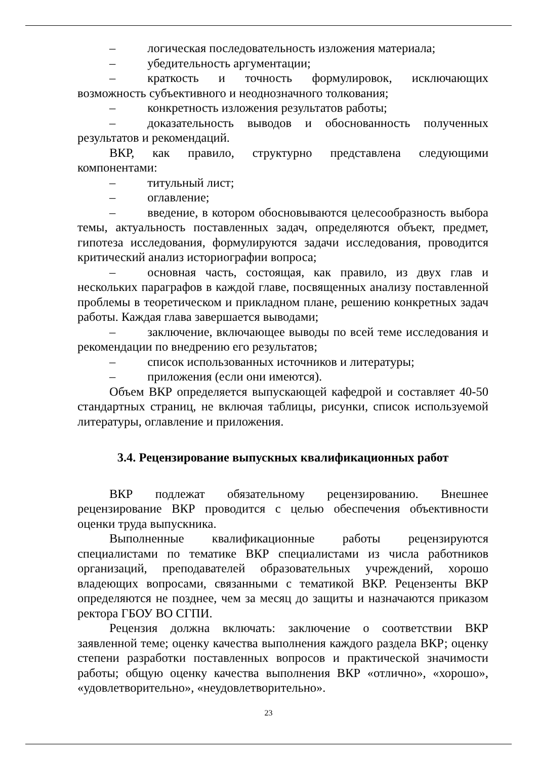– логическая последовательность изложения материала;
– убедительность аргументации;
– краткость и точность формулировок, исключающих возможность субъективного и неоднозначного толкования;
– конкретность изложения результатов работы;
– доказательность выводов и обоснованность полученных результатов и рекомендаций.
ВКР, как правило, структурно представлена следующими компонентами:
– титульный лист;
– оглавление;
– введение, в котором обосновываются целесообразность выбора темы, актуальность поставленных задач, определяются объект, предмет, гипотеза исследования, формулируются задачи исследования, проводится критический анализ историографии вопроса;
– основная часть, состоящая, как правило, из двух глав и нескольких параграфов в каждой главе, посвященных анализу поставленной проблемы в теоретическом и прикладном плане, решению конкретных задач работы. Каждая глава завершается выводами;
– заключение, включающее выводы по всей теме исследования и рекомендации по внедрению его результатов;
– список использованных источников и литературы;
– приложения (если они имеются).
Объем ВКР определяется выпускающей кафедрой и составляет 40-50 стандартных страниц, не включая таблицы, рисунки, список используемой литературы, оглавление и приложения.
3.4. Рецензирование выпускных квалификационных работ
ВКР подлежат обязательному рецензированию. Внешнее рецензирование ВКР проводится с целью обеспечения объективности оценки труда выпускника.
Выполненные квалификационные работы рецензируются специалистами по тематике ВКР специалистами из числа работников организаций, преподавателей образовательных учреждений, хорошо владеющих вопросами, связанными с тематикой ВКР. Рецензенты ВКР определяются не позднее, чем за месяц до защиты и назначаются приказом ректора ГБОУ ВО СГПИ.
Рецензия должна включать: заключение о соответствии ВКР заявленной теме; оценку качества выполнения каждого раздела ВКР; оценку степени разработки поставленных вопросов и практической значимости работы; общую оценку качества выполнения ВКР «отлично», «хорошо», «удовлетворительно», «неудовлетворительно».
23